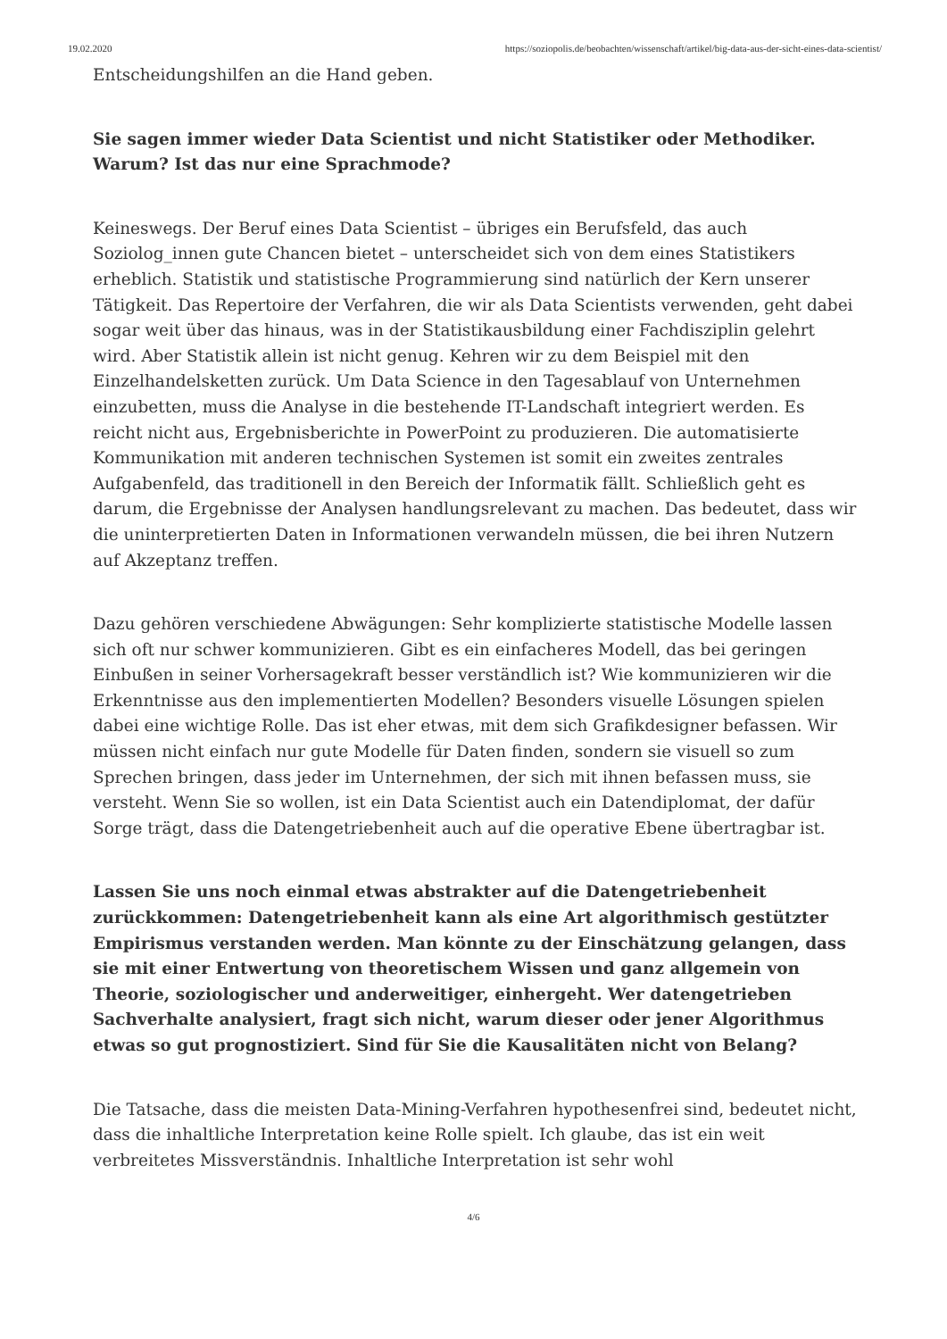19.02.2020 https://soziopolis.de/beobachten/wissenschaft/artikel/big-data-aus-der-sicht-eines-data-scientist/
Entscheidungshilfen an die Hand geben.
Sie sagen immer wieder Data Scientist und nicht Statistiker oder Methodiker. Warum? Ist das nur eine Sprachmode?
Keineswegs. Der Beruf eines Data Scientist – übriges ein Berufsfeld, das auch Soziolog_innen gute Chancen bietet – unterscheidet sich von dem eines Statistikers erheblich. Statistik und statistische Programmierung sind natürlich der Kern unserer Tätigkeit. Das Repertoire der Verfahren, die wir als Data Scientists verwenden, geht dabei sogar weit über das hinaus, was in der Statistikausbildung einer Fachdisziplin gelehrt wird. Aber Statistik allein ist nicht genug. Kehren wir zu dem Beispiel mit den Einzelhandelsketten zurück. Um Data Science in den Tagesablauf von Unternehmen einzubetten, muss die Analyse in die bestehende IT-Landschaft integriert werden. Es reicht nicht aus, Ergebnisberichte in PowerPoint zu produzieren. Die automatisierte Kommunikation mit anderen technischen Systemen ist somit ein zweites zentrales Aufgabenfeld, das traditionell in den Bereich der Informatik fällt. Schließlich geht es darum, die Ergebnisse der Analysen handlungsrelevant zu machen. Das bedeutet, dass wir die uninterpretierten Daten in Informationen verwandeln müssen, die bei ihren Nutzern auf Akzeptanz treffen.
Dazu gehören verschiedene Abwägungen: Sehr komplizierte statistische Modelle lassen sich oft nur schwer kommunizieren. Gibt es ein einfacheres Modell, das bei geringen Einbußen in seiner Vorhersagekraft besser verständlich ist? Wie kommunizieren wir die Erkenntnisse aus den implementierten Modellen? Besonders visuelle Lösungen spielen dabei eine wichtige Rolle. Das ist eher etwas, mit dem sich Grafikdesigner befassen. Wir müssen nicht einfach nur gute Modelle für Daten finden, sondern sie visuell so zum Sprechen bringen, dass jeder im Unternehmen, der sich mit ihnen befassen muss, sie versteht. Wenn Sie so wollen, ist ein Data Scientist auch ein Datendiplomat, der dafür Sorge trägt, dass die Datengetriebenheit auch auf die operative Ebene übertragbar ist.
Lassen Sie uns noch einmal etwas abstrakter auf die Datengetriebenheit zurückkommen: Datengetriebenheit kann als eine Art algorithmisch gestützter Empirismus verstanden werden. Man könnte zu der Einschätzung gelangen, dass sie mit einer Entwertung von theoretischem Wissen und ganz allgemein von Theorie, soziologischer und anderweitiger, einhergeht. Wer datengetrieben Sachverhalte analysiert, fragt sich nicht, warum dieser oder jener Algorithmus etwas so gut prognostiziert. Sind für Sie die Kausalitäten nicht von Belang?
Die Tatsache, dass die meisten Data-Mining-Verfahren hypothesenfrei sind, bedeutet nicht, dass die inhaltliche Interpretation keine Rolle spielt. Ich glaube, das ist ein weit verbreitetes Missverständnis. Inhaltliche Interpretation ist sehr wohl
4/6